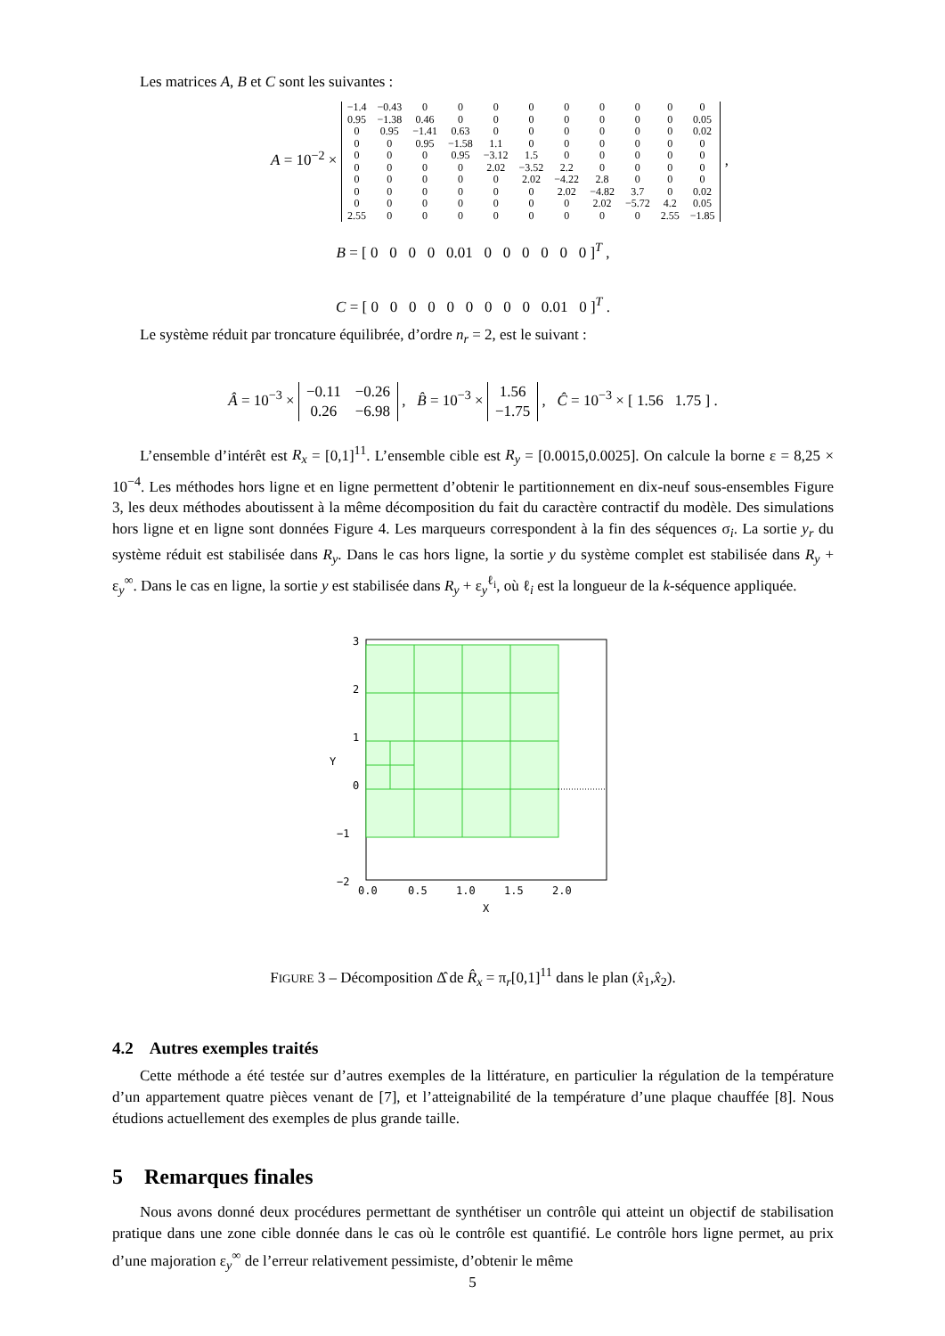Les matrices A, B et C sont les suivantes :
A = 10<sup>−2</sup> ×
| −1.4 | −0.43 | 0 | 0 | 0 | 0 | 0 | 0 | 0 | 0 | 0 |
| 0.95 | −1.38 | 0.46 | 0 | 0 | 0 | 0 | 0 | 0 | 0 | 0.05 |
| 0 | 0.95 | −1.41 | 0.63 | 0 | 0 | 0 | 0 | 0 | 0 | 0.02 |
| 0 | 0 | 0.95 | −1.58 | 1.1 | 0 | 0 | 0 | 0 | 0 | 0 |
| 0 | 0 | 0 | 0.95 | −3.12 | 1.5 | 0 | 0 | 0 | 0 | 0 |
| 0 | 0 | 0 | 0 | 2.02 | −3.52 | 2.2 | 0 | 0 | 0 | 0 |
| 0 | 0 | 0 | 0 | 0 | 2.02 | −4.22 | 2.8 | 0 | 0 | 0 |
| 0 | 0 | 0 | 0 | 0 | 0 | 2.02 | −4.82 | 3.7 | 0 | 0.02 |
| 0 | 0 | 0 | 0 | 0 | 0 | 0 | 2.02 | −5.72 | 4.2 | 0.05 |
| 2.55 | 0 | 0 | 0 | 0 | 0 | 0 | 0 | 0 | 2.55 | −1.85 |
,
B = [ 0 0 0 0 0.01 0 0 0 0 0 0 ]<sup>T</sup> ,
C = [ 0 0 0 0 0 0 0 0 0 0.01 0 ]<sup>T</sup> .
Le système réduit par troncature équilibrée, d’ordre n<sub>r</sub> = 2, est le suivant :
Â = 10<sup>−3</sup> ×
| −0.11 | −0.26 |
| 0.26 | −6.98 |
, B̂ = 10<sup>−3</sup> ×
| 1.56 |
| −1.75 |
, Ĉ = 10<sup>−3</sup> × [ 1.56 1.75 ] .
L’ensemble d’intérêt est R<sub>x</sub> = [0,1]<sup>11</sup>. L’ensemble cible est R<sub>y</sub> = [0.0015,0.0025]. On calcule la borne ε = 8,25 × 10<sup>−4</sup>. Les méthodes hors ligne et en ligne permettent d’obtenir le partitionnement en dix-neuf sous-ensembles Figure 3, les deux méthodes aboutissent à la même décomposition du fait du caractère contractif du modèle. Des simulations hors ligne et en ligne sont données Figure 4. Les marqueurs correspondent à la fin des séquences σ<sub>i</sub>. La sortie y<sub>r</sub> du système réduit est stabilisée dans R<sub>y</sub>. Dans le cas hors ligne, la sortie y du système complet est stabilisée dans R<sub>y</sub> + ε<sub>y</sub><sup>∞</sup>. Dans le cas en ligne, la sortie y est stabilisée dans R<sub>y</sub> + ε<sub>y</sub><sup>ℓ<sub>i</sub></sup>, où ℓ<sub>i</sub> est la longueur de la k-séquence appliquée.
3
2
1
0
−1
−2
0.0
0.5
1.0
1.5
2.0
X
Y
FIGURE 3 – Décomposition Δ̂ de R̂<sub>x</sub> = π<sub>r</sub>[0,1]<sup>11</sup> dans le plan (x̂<sub>1</sub>,x̂<sub>2</sub>).
4.2 Autres exemples traités
Cette méthode a été testée sur d’autres exemples de la littérature, en particulier la régulation de la température d’un appartement quatre pièces venant de [7], et l’atteignabilité de la température d’une plaque chauffée [8]. Nous étudions actuellement des exemples de plus grande taille.
5 Remarques finales
Nous avons donné deux procédures permettant de synthétiser un contrôle qui atteint un objectif de stabilisation pratique dans une zone cible donnée dans le cas où le contrôle est quantifié. Le contrôle hors ligne permet, au prix d’une majoration ε<sub>y</sub><sup>∞</sup> de l’erreur relativement pessimiste, d’obtenir le même
5